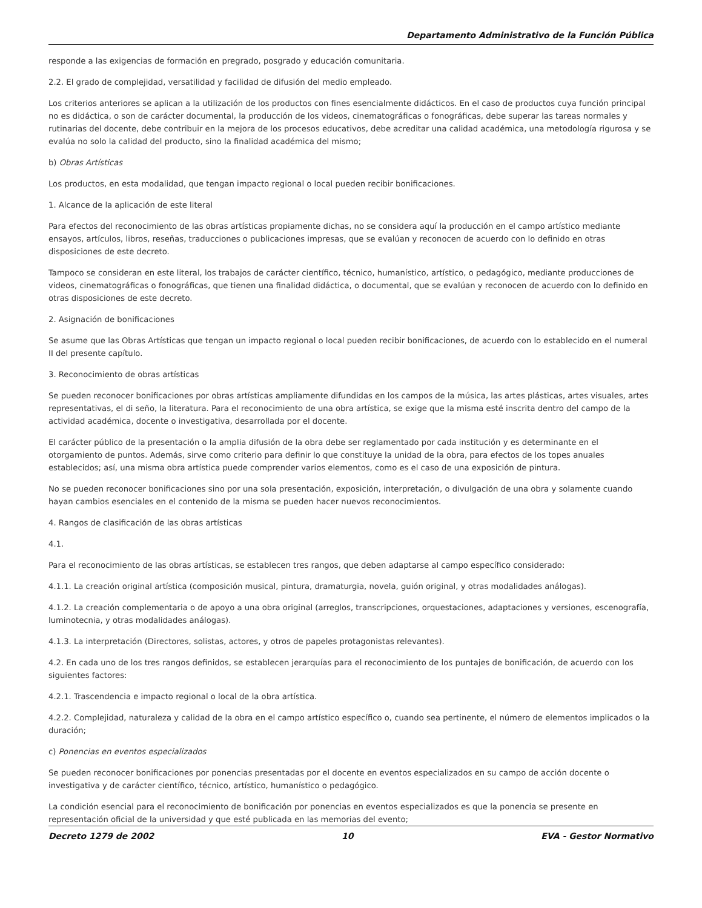Departamento Administrativo de la Función Pública
responde a las exigencias de formación en pregrado, posgrado y educación comunitaria.
2.2. El grado de complejidad, versatilidad y facilidad de difusión del medio empleado.
Los criterios anteriores se aplican a la utilización de los productos con fines esencialmente didácticos. En el caso de productos cuya función principal no es didáctica, o son de carácter documental, la producción de los videos, cinematográficas o fonográficas, debe superar las tareas normales y rutinarias del docente, debe contribuir en la mejora de los procesos educativos, debe acreditar una calidad académica, una metodología rigurosa y se evalúa no solo la calidad del producto, sino la finalidad académica del mismo;
b) Obras Artísticas
Los productos, en esta modalidad, que tengan impacto regional o local pueden recibir bonificaciones.
1. Alcance de la aplicación de este literal
Para efectos del reconocimiento de las obras artísticas propiamente dichas, no se considera aquí la producción en el campo artístico mediante ensayos, artículos, libros, reseñas, traducciones o publicaciones impresas, que se evalúan y reconocen de acuerdo con lo definido en otras disposiciones de este decreto.
Tampoco se consideran en este literal, los trabajos de carácter científico, técnico, humanístico, artístico, o pedagógico, mediante producciones de videos, cinematográficas o fonográficas, que tienen una finalidad didáctica, o documental, que se evalúan y reconocen de acuerdo con lo definido en otras disposiciones de este decreto.
2. Asignación de bonificaciones
Se asume que las Obras Artísticas que tengan un impacto regional o local pueden recibir bonificaciones, de acuerdo con lo establecido en el numeral II del presente capítulo.
3. Reconocimiento de obras artísticas
Se pueden reconocer bonificaciones por obras artísticas ampliamente difundidas en los campos de la música, las artes plásticas, artes visuales, artes representativas, el di seño, la literatura. Para el reconocimiento de una obra artística, se exige que la misma esté inscrita dentro del campo de la actividad académica, docente o investigativa, desarrollada por el docente.
El carácter público de la presentación o la amplia difusión de la obra debe ser reglamentado por cada institución y es determinante en el otorgamiento de puntos. Además, sirve como criterio para definir lo que constituye la unidad de la obra, para efectos de los topes anuales establecidos; así, una misma obra artística puede comprender varios elementos, como es el caso de una exposición de pintura.
No se pueden reconocer bonificaciones sino por una sola presentación, exposición, interpretación, o divulgación de una obra y solamente cuando hayan cambios esenciales en el contenido de la misma se pueden hacer nuevos reconocimientos.
4. Rangos de clasificación de las obras artísticas
4.1.
Para el reconocimiento de las obras artísticas, se establecen tres rangos, que deben adaptarse al campo específico considerado:
4.1.1. La creación original artística (composición musical, pintura, dramaturgia, novela, guión original, y otras modalidades análogas).
4.1.2. La creación complementaria o de apoyo a una obra original (arreglos, transcripciones, orquestaciones, adaptaciones y versiones, escenografía, luminotecnia, y otras modalidades análogas).
4.1.3. La interpretación (Directores, solistas, actores, y otros de papeles protagonistas relevantes).
4.2. En cada uno de los tres rangos definidos, se establecen jerarquías para el reconocimiento de los puntajes de bonificación, de acuerdo con los siguientes factores:
4.2.1. Trascendencia e impacto regional o local de la obra artística.
4.2.2. Complejidad, naturaleza y calidad de la obra en el campo artístico específico o, cuando sea pertinente, el número de elementos implicados o la duración;
c) Ponencias en eventos especializados
Se pueden reconocer bonificaciones por ponencias presentadas por el docente en eventos especializados en su campo de acción docente o investigativa y de carácter científico, técnico, artístico, humanístico o pedagógico.
La condición esencial para el reconocimiento de bonificación por ponencias en eventos especializados es que la ponencia se presente en representación oficial de la universidad y que esté publicada en las memorias del evento;
Decreto 1279 de 2002 10 EVA - Gestor Normativo